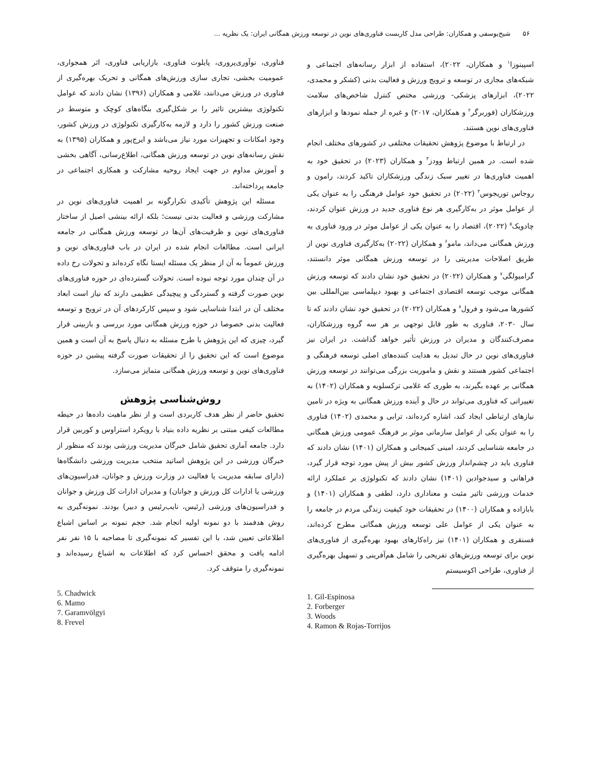۵۶ شیخ‌یوسفی و همکاران: طراحی مدل کاربست فناوری‌های نوین در توسعه ورزش همگانی ایران: یک نظریه ...
اسپینوزا<sup>۱</sup> و همکاران، ۲۰۲۲)، استفاده از ابزار رسانه‌های اجتماعی و شبکه‌های مجازی در توسعه و ترویج ورزش و فعالیت بدنی (کشکر و محمدی، ۲۰۲۲)، ابزارهای پزشکی- ورزشی مختص کنترل شاخص‌های سلامت ورزشکاران (فوربرگر<sup>۲</sup> و همکاران، ۲۰۱۷) و غیره از جمله نمودها و ابزارهای فناوری‌های نوین هستند.
در ارتباط با موضوع پژوهش تحقیقات مختلفی در کشورهای مختلف انجام شده است. در همین ارتباط وودز<sup>۳</sup> و همکاران (۲۰۲۳) در تحقیق خود به اهمیت فناوری‌ها در تغییر سبک زندگی ورزشکاران تاکید کردند، رامون و روجاس توریجوس<sup>۴</sup> (۲۰۲۲) در تحقیق خود عوامل فرهنگی را به عنوان یکی از عوامل موثر در به‌کارگیری هر نوع فناوری جدید در ورزش عنوان کردند، چادویک<sup>۵</sup> (۲۰۲۲)، اقتصاد را به عنوان یکی از عوامل موثر در ورود فناوری به ورزش همگانی می‌داند، مامو<sup>۶</sup> و همکاران (۲۰۲۲) به‌کارگیری فناوری نوین از طریق اصلاحات مدیریتی را در توسعه ورزش همگانی موثر دانستند، گرامیولگی<sup>۷</sup> و همکاران (۲۰۲۲) در تحقیق خود نشان دادند که توسعه ورزش همگانی موجب توسعه اقتصادی اجتماعی و بهبود دیپلماسی بین‌المللی بین کشورها می‌شود و فرول<sup>۸</sup> و همکاران (۲۰۲۲) در تحقیق خود نشان دادند که تا سال ۲۰۳۰، فناوری به طور قابل توجهی بر هر سه گروه ورزشکاران، مصرف‌کنندگان و مدیران در ورزش تأثیر خواهد گذاشت. در ایران نیز فناوری‌های نوین در حال تبدیل به هدایت کننده‌های اصلی توسعه فرهنگی و اجتماعی کشور هستند و نقش و ماموریت بزرگی می‌توانند در توسعه ورزش همگانی بر عهده بگیرند، به طوری که غلامی ترکسلویه و همکاران (۱۴۰۲) به تغییراتی که فناوری می‌تواند در حال و آینده ورزش همگانی به ویژه در تامین نیازهای ارتباطی ایجاد کند، اشاره کرده‌اند، ترابی و محمدی (۱۴۰۲) فناوری را به عنوان یکی از عوامل سازمانی موثر بر فرهنگ عمومی ورزش همگانی در جامعه شناسایی کردند، امینی کمیجانی و همکاران (۱۴۰۱) نشان دادند که فناوری باید در چشم‌انداز ورزش کشور بیش از پیش مورد توجه قرار گیرد، فراهانی و سیدجوادین (۱۴۰۱) نشان دادند که تکنولوژی بر عملکرد ارائه خدمات ورزشی تاثیر مثبت و معناداری دارد، لطفی و همکاران (۱۴۰۱) و بابازاده و همکاران (۱۴۰۰) در تحقیقات خود کیفیت زندگی مردم در جامعه را به عنوان یکی از عوامل علی توسعه ورزش همگانی مطرح کرده‌اند، فسنقری و همکاران (۱۴۰۱) نیز راه‌کارهای بهبود بهره‌گیری از فناوری‌های نوین برای توسعه ورزش‌های تفریحی را شامل هم‌آفرینی و تسهیل بهره‌گیری از فناوری، طراحی اکوسیستم
1. Gil-Espinosa
2. Forberger
3. Woods
4. Ramon & Rojas-Torrijos
فناوری، نوآوری‌پروری، پایلوت فناوری، بازاریابی فناوری، اثر همجواری، عمومیت بخشی، تجاری سازی ورزش‌های همگانی و تحریک بهره‌گیری از فناوری در ورزش می‌دانند، غلامی و همکاران (۱۳۹۶) نشان دادند که عوامل تکنولوژی بیشترین تاثیر را بر شکل‌گیری بنگاه‌های کوچک و متوسط در صنعت ورزش کشور را دارد و لازمه به‌کارگیری تکنولوژی در ورزش کشور، وجود امکانات و تجهیزات مورد نیاز می‌باشد و ایرج‌پور و همکاران (۱۳۹۵) به نقش رسانه‌های نوین در توسعه ورزش همگانی، اطلاع‌رسانی، آگاهی بخشی و آموزش مداوم در جهت ایجاد روحیه مشارکت و همکاری اجتماعی در جامعه پرداخته‌اند.
مسئله این پژوهش تأکیدی تکرارگونه بر اهمیت فناوری‌های نوین در مشارکت ورزشی و فعالیت بدنی نیست؛ بلکه ارائه بینشی اصیل از ساختار فناوری‌های نوین و ظرفیت‌های آن‌ها در توسعه ورزش همگانی در جامعه ایرانی است. مطالعات انجام شده در ایران در باب فناوری‌های نوین و ورزش عموماً به آن از منظر یک مسئله ایستا نگاه کرده‌اند و تحولات رخ داده در آن چندان مورد توجه نبوده است. تحولات گسترده‌ای در حوزه فناوری‌های نوین صورت گرفته و گستردگی و پیچیدگی عظیمی دارند که نیاز است ابعاد مختلف آن در ابتدا شناسایی شود و سپس کارکردهای آن در ترویج و توسعه فعالیت بدنی خصوصا در حوزه ورزش همگانی مورد بررسی و بازبینی قرار گیرد، چیزی که این پژوهش با طرح مسئله به دنبال پاسخ به آن است و همین موضوع است که این تحقیق را از تحقیقات صورت گرفته پیشین در حوزه فناوری‌های نوین و توسعه ورزش همگانی متمایز می‌سازد.
روش‌شناسی پژوهش
تحقیق حاضر از نظر هدف کاربردی است و از نظر ماهیت داده‌ها در حیطه مطالعات کیفی مبتنی بر نظریه داده بنیاد با رویکرد استراوس و کوربین قرار دارد. جامعه آماری تحقیق شامل خبرگان مدیریت ورزشی بودند که منظور از خبرگان ورزشی در این پژوهش اساتید منتخب مدیریت ورزشی دانشگاه‌ها (دارای سابقه مدیریت یا فعالیت در وزارت ورزش و جوانان، فدراسیون‌های ورزشی یا ادارات کل ورزش و جوانان) و مدیران ادارات کل ورزش و جوانان و فدراسیون‌های ورزشی (رئیس، نایب‌رئیس و دبیر) بودند. نمونه‌گیری به روش هدفمند با دو نمونه اولیه انجام شد. حجم نمونه بر اساس اشباع اطلاعاتی تعیین شد، با این تفسیر که نمونه‌گیری تا مصاحبه با ۱۵ نفر نفر ادامه یافت و محقق احساس کرد که اطلاعات به اشباع رسیده‌اند و نمونه‌گیری را متوقف کرد.
5. Chadwick
6. Mamo
7. Garamvölgyi
8. Frevel